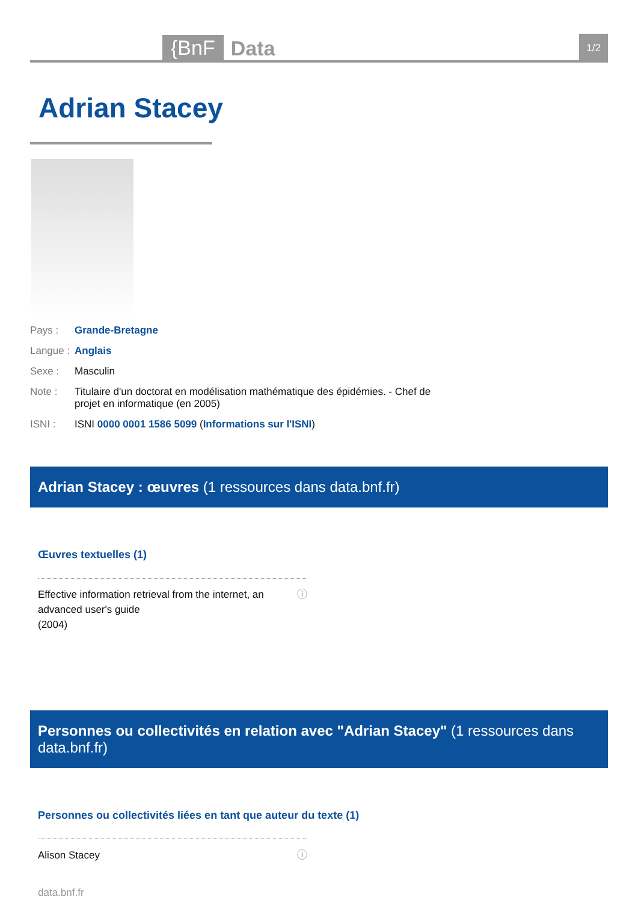{BnF Data
1/2
Adrian Stacey
Pays : Grande-Bretagne
Langue : Anglais
Sexe : Masculin
Note : Titulaire d'un doctorat en modélisation mathématique des épidémies. - Chef de projet en informatique (en 2005)
ISNI : ISNI 0000 0001 1586 5099 (Informations sur l'ISNI)
Adrian Stacey : œuvres (1 ressources dans data.bnf.fr)
Œuvres textuelles (1)
Effective information retrieval from the internet, an advanced user's guide
(2004) ⓘ
Personnes ou collectivités en relation avec "Adrian Stacey" (1 ressources dans data.bnf.fr)
Personnes ou collectivités liées en tant que auteur du texte (1)
Alison Stacey ⓘ
data.bnf.fr